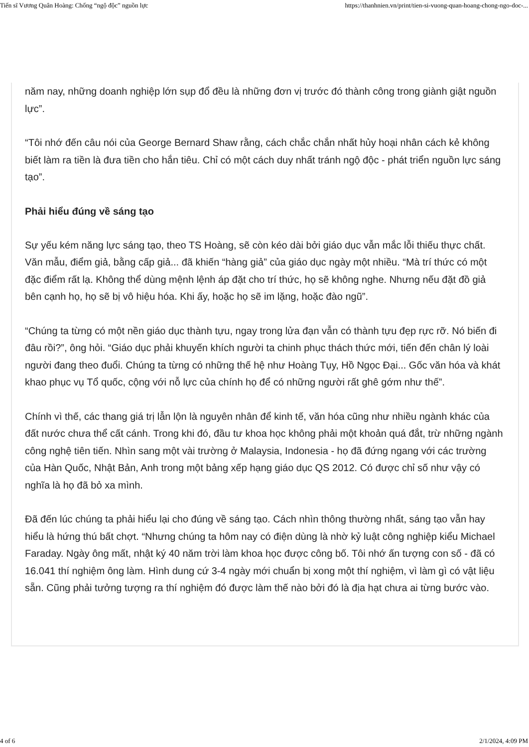Tiến sĩ Vương Quân Hoàng: Chống “ngộ độc” nguồn lực https://thanhnien.vn/print/tien-si-vuong-quan-hoang-chong-ngo-doc-...
năm nay, những doanh nghiệp lớn sụp đổ đều là những đơn vị trước đó thành công trong giành giật nguồn lực”.
“Tôi nhớ đến câu nói của George Bernard Shaw rằng, cách chắc chắn nhất hủy hoại nhân cách kẻ không biết làm ra tiền là đưa tiền cho hắn tiêu. Chỉ có một cách duy nhất tránh ngộ độc - phát triển nguồn lực sáng tạo”.
Phải hiểu đúng về sáng tạo
Sự yếu kém năng lực sáng tạo, theo TS Hoàng, sẽ còn kéo dài bởi giáo dục vẫn mắc lỗi thiếu thực chất. Văn mẫu, điểm giả, bằng cấp giả... đã khiến “hàng giả” của giáo dục ngày một nhiều. “Mà trí thức có một đặc điểm rất lạ. Không thể dùng mệnh lệnh áp đặt cho trí thức, họ sẽ không nghe. Nhưng nếu đặt đồ giả bên cạnh họ, họ sẽ bị vô hiệu hóa. Khi ấy, hoặc họ sẽ im lặng, hoặc đào ngũ”.
“Chúng ta từng có một nền giáo dục thành tựu, ngay trong lửa đạn vẫn có thành tựu đẹp rực rỡ. Nó biến đi đâu rồi?”, ông hỏi. “Giáo dục phải khuyến khích người ta chinh phục thách thức mới, tiến đến chân lý loài người đang theo đuổi. Chúng ta từng có những thế hệ như Hoàng Tụy, Hồ Ngọc Đại... Gốc văn hóa và khát khao phục vụ Tổ quốc, cộng với nỗ lực của chính họ để có những người rất ghê gớm như thế”.
Chính vì thế, các thang giá trị lẫn lộn là nguyên nhân để kinh tế, văn hóa cũng như nhiều ngành khác của đất nước chưa thể cất cánh. Trong khi đó, đầu tư khoa học không phải một khoản quá đắt, trừ những ngành công nghệ tiên tiến. Nhìn sang một vài trường ở Malaysia, Indonesia - họ đã đứng ngang với các trường của Hàn Quốc, Nhật Bản, Anh trong một bảng xếp hạng giáo dục QS 2012. Có được chỉ số như vậy có nghĩa là họ đã bỏ xa mình.
Đã đến lúc chúng ta phải hiểu lại cho đúng về sáng tạo. Cách nhìn thông thường nhất, sáng tạo vẫn hay hiểu là hứng thú bất chợt. “Nhưng chúng ta hôm nay có điện dùng là nhờ kỷ luật công nghiệp kiểu Michael Faraday. Ngày ông mất, nhật ký 40 năm trời làm khoa học được công bố. Tôi nhớ ấn tượng con số - đã có 16.041 thí nghiệm ông làm. Hình dung cứ 3-4 ngày mới chuẩn bị xong một thí nghiệm, vì làm gì có vật liệu sẵn. Cũng phải tưởng tượng ra thí nghiệm đó được làm thế nào bởi đó là địa hạt chưa ai từng bước vào.
4 of 6 2/1/2024, 4:09 PM